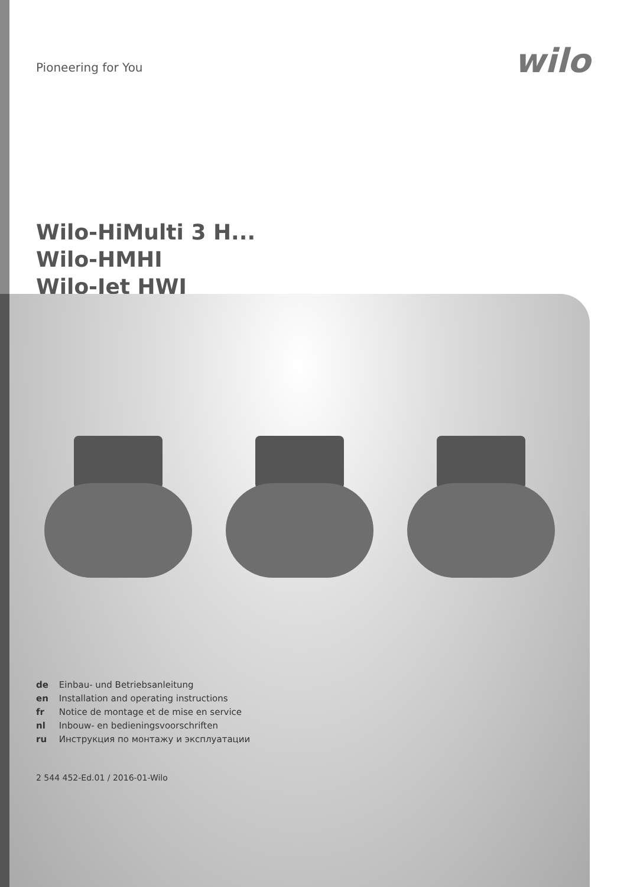Pioneering for You
wilo
Wilo-HiMulti 3 H...
Wilo-HMHI
Wilo-Jet HWJ
de Einbau- und Betriebsanleitung
en Installation and operating instructions
fr Notice de montage et de mise en service
nl Inbouw- en bedieningsvoorschriften
ru Инструкция по монтажу и эксплуатации
2 544 452-Ed.01 / 2016-01-Wilo